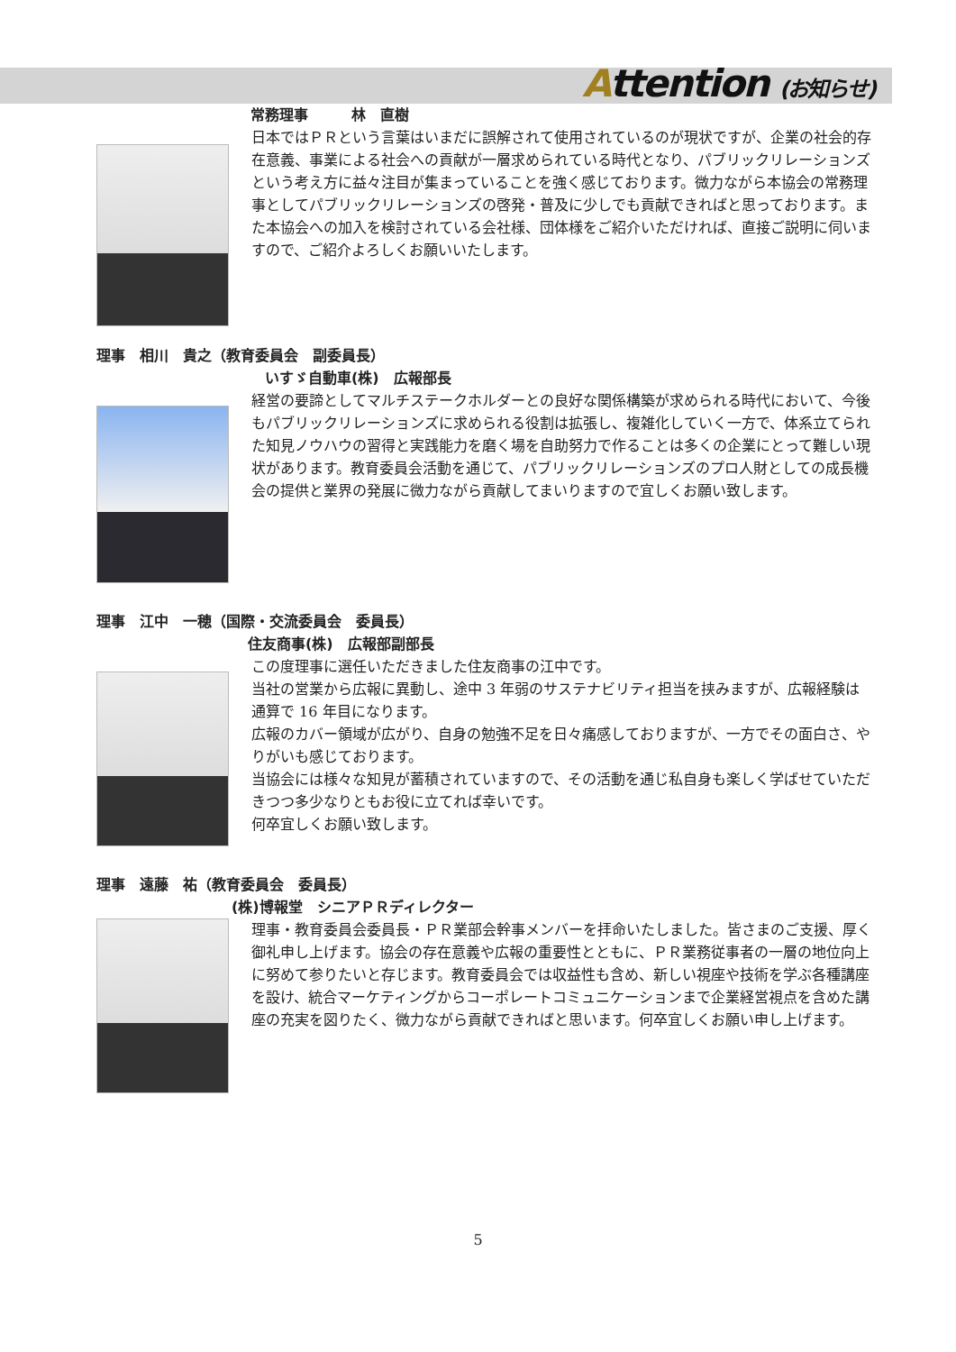Attention (お知らせ)
常務理事　　　林　直樹
日本ではＰＲという言葉はいまだに誤解されて使用されているのが現状ですが、企業の社会的存在意義、事業による社会への貢献が一層求められている時代となり、パブリックリレーションズという考え方に益々注目が集まっていることを強く感じております。微力ながら本協会の常務理事としてパブリックリレーションズの啓発・普及に少しでも貢献できればと思っております。また本協会への加入を検討されている会社様、団体様をご紹介いただければ、直接ご説明に伺いますので、ご紹介よろしくお願いいたします。
理事　相川　貴之（教育委員会　副委員長）
いすゞ自動車(株)　広報部長
経営の要諦としてマルチステークホルダーとの良好な関係構築が求められる時代において、今後もパブリックリレーションズに求められる役割は拡張し、複雑化していく一方で、体系立てられた知見ノウハウの習得と実践能力を磨く場を自助努力で作ることは多くの企業にとって難しい現状があります。教育委員会活動を通じて、パブリックリレーションズのプロ人財としての成長機会の提供と業界の発展に微力ながら貢献してまいりますので宜しくお願い致します。
理事　江中　一穂（国際・交流委員会　委員長）
住友商事(株)　広報部副部長
この度理事に選任いただきました住友商事の江中です。
当社の営業から広報に異動し、途中 3 年弱のサステナビリティ担当を挟みますが、広報経験は通算で 16 年目になります。
広報のカバー領域が広がり、自身の勉強不足を日々痛感しておりますが、一方でその面白さ、やりがいも感じております。
当協会には様々な知見が蓄積されていますので、その活動を通じ私自身も楽しく学ばせていただきつつ多少なりともお役に立てれば幸いです。
何卒宜しくお願い致します。
理事　遠藤　祐（教育委員会　委員長）
(株)博報堂　シニアＰＲディレクター
理事・教育委員会委員長・ＰＲ業部会幹事メンバーを拝命いたしました。皆さまのご支援、厚く御礼申し上げます。協会の存在意義や広報の重要性とともに、ＰＲ業務従事者の一層の地位向上に努めて参りたいと存じます。教育委員会では収益性も含め、新しい視座や技術を学ぶ各種講座を設け、統合マーケティングからコーポレートコミュニケーションまで企業経営視点を含めた講座の充実を図りたく、微力ながら貢献できればと思います。何卒宜しくお願い申し上げます。
5